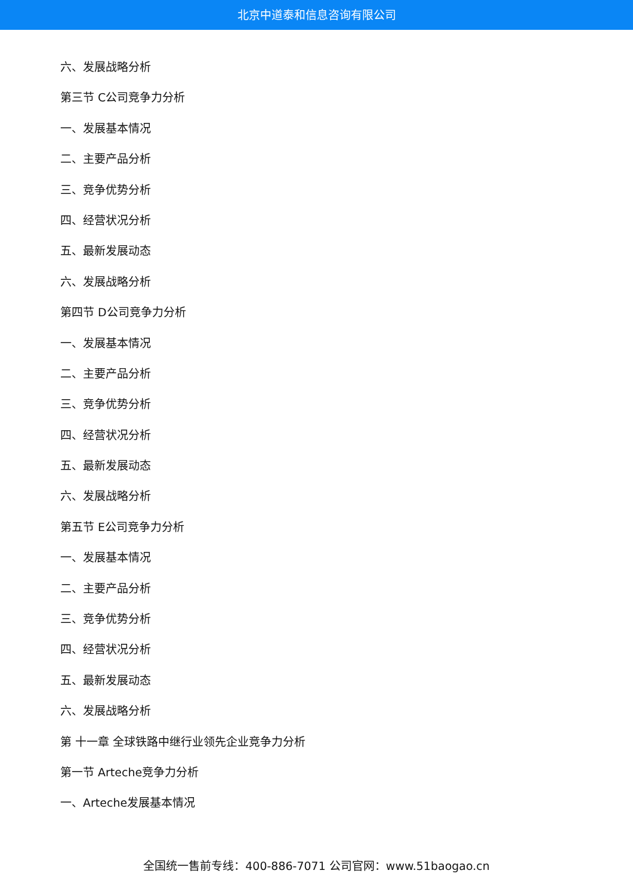北京中道泰和信息咨询有限公司
六、发展战略分析
第三节 C公司竞争力分析
一、发展基本情况
二、主要产品分析
三、竞争优势分析
四、经营状况分析
五、最新发展动态
六、发展战略分析
第四节 D公司竞争力分析
一、发展基本情况
二、主要产品分析
三、竞争优势分析
四、经营状况分析
五、最新发展动态
六、发展战略分析
第五节 E公司竞争力分析
一、发展基本情况
二、主要产品分析
三、竞争优势分析
四、经营状况分析
五、最新发展动态
六、发展战略分析
第 十一章 全球铁路中继行业领先企业竞争力分析
第一节 Arteche竞争力分析
一、Arteche发展基本情况
全国统一售前专线：400-886-7071 公司官网：www.51baogao.cn